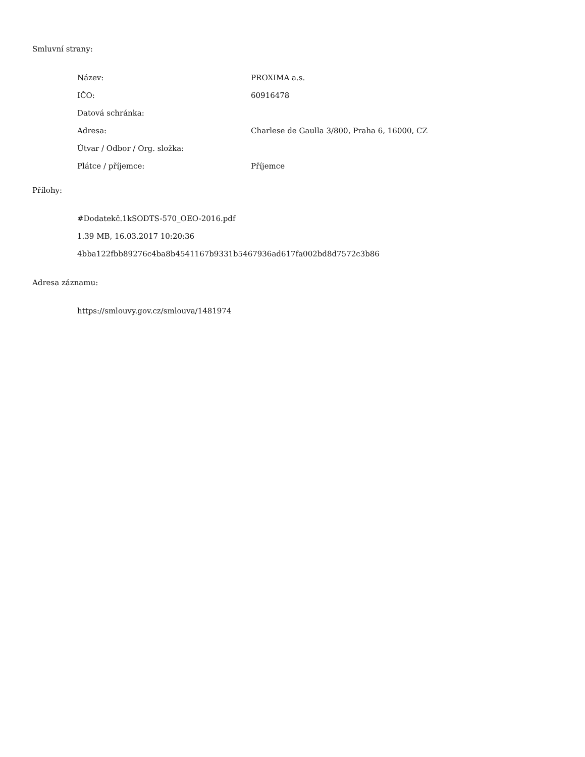Smluvní strany:
| Název: | PROXIMA a.s. |
| IČO: | 60916478 |
| Datová schránka: | |
| Adresa: | Charlese de Gaulla 3/800, Praha 6, 16000, CZ |
| Útvar / Odbor / Org. složka: | |
| Plátce / příjemce: | Příjemce |
Přílohy:
#Dodatekč.1kSODTS-570_OEO-2016.pdf
1.39 MB, 16.03.2017 10:20:36
4bba122fbb89276c4ba8b4541167b9331b5467936ad617fa002bd8d7572c3b86
Adresa záznamu:
https://smlouvy.gov.cz/smlouva/1481974